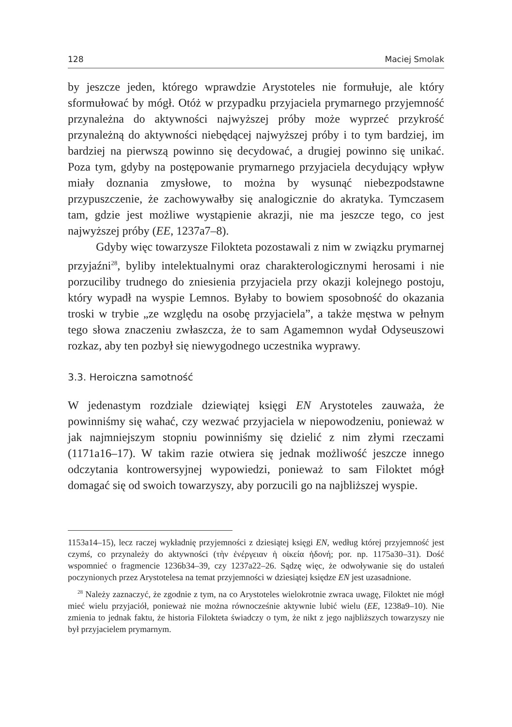128 Maciej Smolak
by jeszcze jeden, którego wprawdzie Arystoteles nie formułuje, ale który sformułować by mógł. Otóż w przypadku przyjaciela prymarnego przyjemność przynależna do aktywności najwyższej próby może wyprzeć przykrość przynależną do aktywności niebędącej najwyższej próby i to tym bardziej, im bardziej na pierwszą powinno się decydować, a drugiej powinno się unikać. Poza tym, gdyby na postępowanie prymarnego przyjaciela decydujący wpływ miały doznania zmysłowe, to można by wysunąć niebezpodstawne przypuszczenie, że zachowywałby się analogicznie do akratyka. Tymczasem tam, gdzie jest możliwe wystąpienie akrazji, nie ma jeszcze tego, co jest najwyższej próby (EE, 1237a7–8).
Gdyby więc towarzysze Filokteta pozostawali z nim w związku prymarnej przyjaźni<sup>28</sup>, byliby intelektualnymi oraz charakterologicznymi herosami i nie porzuciliby trudnego do zniesienia przyjaciela przy okazji kolejnego postoju, który wypadł na wyspie Lemnos. Byłaby to bowiem sposobność do okazania troski w trybie „ze względu na osobę przyjaciela”, a także męstwa w pełnym tego słowa znaczeniu zwłaszcza, że to sam Agamemnon wydał Odyseuszowi rozkaz, aby ten pozbył się niewygodnego uczestnika wyprawy.
3.3. Heroiczna samotność
W jedenastym rozdziale dziewiątej księgi EN Arystoteles zauważa, że powinniśmy się wahać, czy wezwać przyjaciela w niepowodzeniu, ponieważ w jak najmniejszym stopniu powinniśmy się dzielić z nim złymi rzeczami (1171a16–17). W takim razie otwiera się jednak możliwość jeszcze innego odczytania kontrowersyjnej wypowiedzi, ponieważ to sam Filoktet mógł domagać się od swoich towarzyszy, aby porzucili go na najbliższej wyspie.
1153a14–15), lecz raczej wykładnię przyjemności z dziesiątej księgi EN, według której przyjemność jest czymś, co przynależy do aktywności (τὴν ἐνέργειαν ἡ οἰκεία ἡδονή; por. np. 1175a30–31). Dość wspomnieć o fragmencie 1236b34–39, czy 1237a22–26. Sądzę więc, że odwoływanie się do ustaleń poczynionych przez Arystotelesa na temat przyjemności w dziesiątej księdze EN jest uzasadnione.
<sup>28</sup> Należy zaznaczyć, że zgodnie z tym, na co Arystoteles wielokrotnie zwraca uwagę, Filoktet nie mógł mieć wielu przyjaciół, ponieważ nie można równocześnie aktywnie lubić wielu (EE, 1238a9–10). Nie zmienia to jednak faktu, że historia Filokteta świadczy o tym, że nikt z jego najbliższych towarzyszy nie był przyjacielem prymarnym.